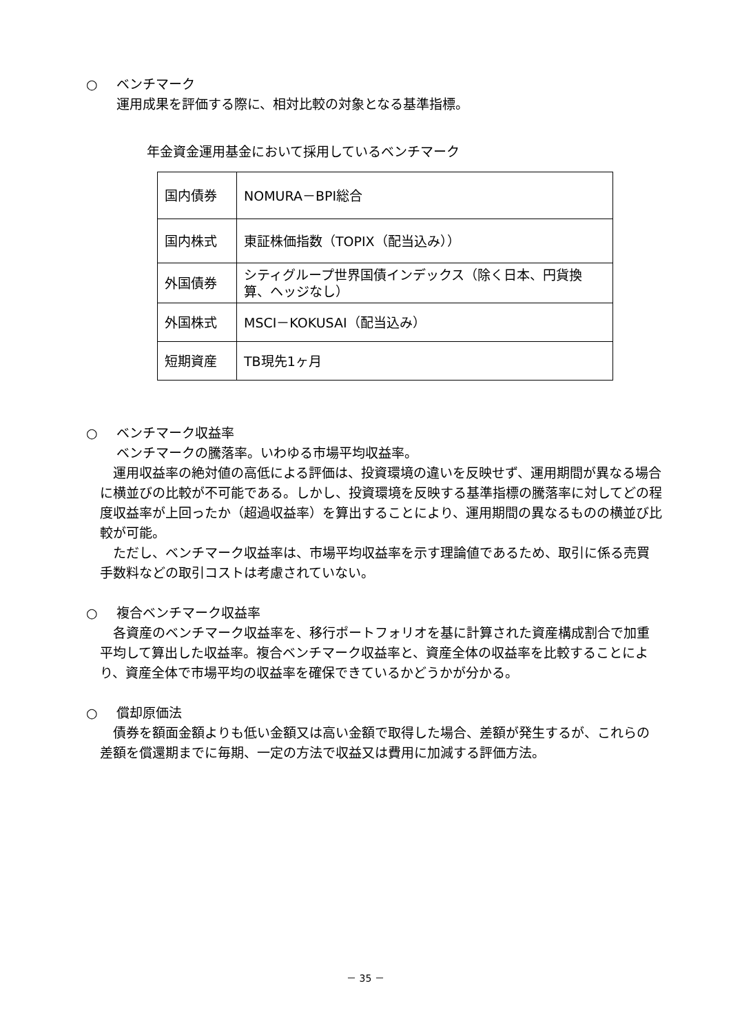○ ベンチマーク
運用成果を評価する際に、相対比較の対象となる基準指標。
年金資金運用基金において採用しているベンチマーク
| 国内債券 | NOMURA－BPI総合 |
| 国内株式 | 東証株価指数（TOPIX（配当込み）） |
| 外国債券 | シティグループ世界国債インデックス（除く日本、円貨換算、ヘッジなし） |
| 外国株式 | MSCI－KOKUSAI（配当込み） |
| 短期資産 | TB現先1ヶ月 |
○ ベンチマーク収益率
ベンチマークの騰落率。いわゆる市場平均収益率。
　運用収益率の絶対値の高低による評価は、投資環境の違いを反映せず、運用期間が異なる場合に横並びの比較が不可能である。しかし、投資環境を反映する基準指標の騰落率に対してどの程度収益率が上回ったか（超過収益率）を算出することにより、運用期間の異なるものの横並び比較が可能。
　ただし、ベンチマーク収益率は、市場平均収益率を示す理論値であるため、取引に係る売買手数料などの取引コストは考慮されていない。
○ 複合ベンチマーク収益率
　各資産のベンチマーク収益率を、移行ポートフォリオを基に計算された資産構成割合で加重平均して算出した収益率。複合ベンチマーク収益率と、資産全体の収益率を比較することにより、資産全体で市場平均の収益率を確保できているかどうかが分かる。
○ 償却原価法
　債券を額面金額よりも低い金額又は高い金額で取得した場合、差額が発生するが、これらの差額を償還期までに毎期、一定の方法で収益又は費用に加減する評価方法。
－ 35 －